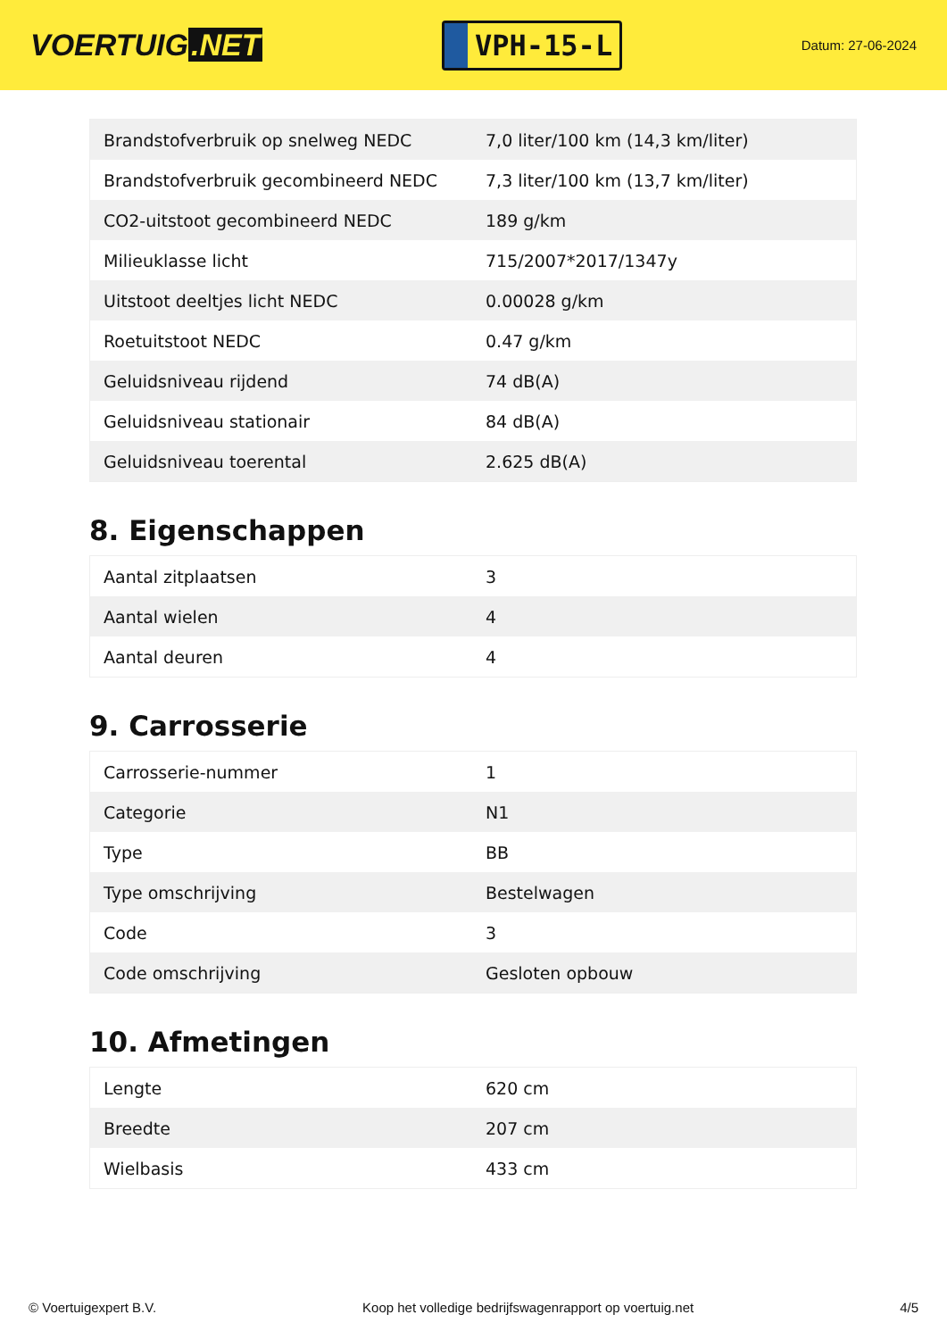VOERTUIG.NET
VPH-15-L
Datum: 27-06-2024
| Brandstofverbruik op snelweg NEDC | 7,0 liter/100 km (14,3 km/liter) |
| Brandstofverbruik gecombineerd NEDC | 7,3 liter/100 km (13,7 km/liter) |
| CO2-uitstoot gecombineerd NEDC | 189 g/km |
| Milieuklasse licht | 715/2007*2017/1347y |
| Uitstoot deeltjes licht NEDC | 0.00028 g/km |
| Roetuitstoot NEDC | 0.47 g/km |
| Geluidsniveau rijdend | 74 dB(A) |
| Geluidsniveau stationair | 84 dB(A) |
| Geluidsniveau toerental | 2.625 dB(A) |
8. Eigenschappen
| Aantal zitplaatsen | 3 |
| Aantal wielen | 4 |
| Aantal deuren | 4 |
9. Carrosserie
| Carrosserie-nummer | 1 |
| Categorie | N1 |
| Type | BB |
| Type omschrijving | Bestelwagen |
| Code | 3 |
| Code omschrijving | Gesloten opbouw |
10. Afmetingen
| Lengte | 620 cm |
| Breedte | 207 cm |
| Wielbasis | 433 cm |
© Voertuigexpert B.V. Koop het volledige bedrijfswagenrapport op voertuig.net 4/5